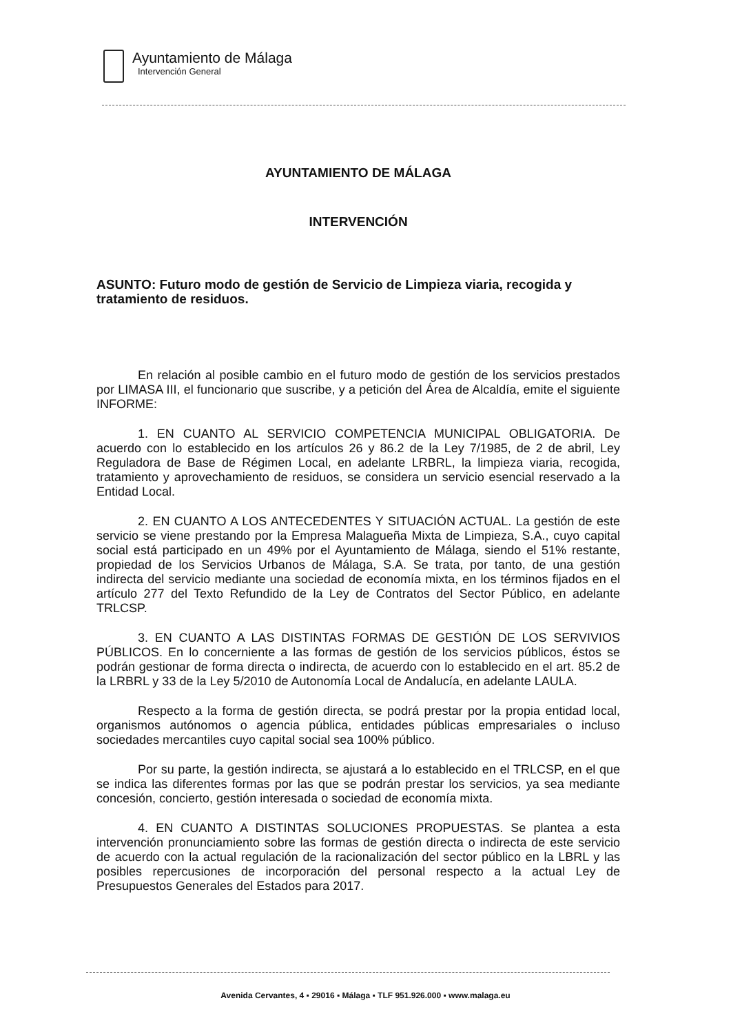Ayuntamiento de Málaga
Intervención General
AYUNTAMIENTO DE MÁLAGA
INTERVENCIÓN
ASUNTO: Futuro modo de gestión de Servicio de Limpieza viaria, recogida y tratamiento de residuos.
En relación al posible cambio en el futuro modo de gestión de los servicios prestados por LIMASA III, el funcionario que suscribe, y a petición del Área de Alcaldía, emite el siguiente INFORME:
1. EN CUANTO AL SERVICIO COMPETENCIA MUNICIPAL OBLIGATORIA. De acuerdo con lo establecido en los artículos 26 y 86.2 de la Ley 7/1985, de 2 de abril, Ley Reguladora de Base de Régimen Local, en adelante LRBRL, la limpieza viaria, recogida, tratamiento y aprovechamiento de residuos, se considera un servicio esencial reservado a la Entidad Local.
2. EN CUANTO A LOS ANTECEDENTES Y SITUACIÓN ACTUAL. La gestión de este servicio se viene prestando por la Empresa Malagueña Mixta de Limpieza, S.A., cuyo capital social está participado en un 49% por el Ayuntamiento de Málaga, siendo el 51% restante, propiedad de los Servicios Urbanos de Málaga, S.A. Se trata, por tanto, de una gestión indirecta del servicio mediante una sociedad de economía mixta, en los términos fijados en el artículo 277 del Texto Refundido de la Ley de Contratos del Sector Público, en adelante TRLCSP.
3. EN CUANTO A LAS DISTINTAS FORMAS DE GESTIÓN DE LOS SERVIVIOS PÚBLICOS. En lo concerniente a las formas de gestión de los servicios públicos, éstos se podrán gestionar de forma directa o indirecta, de acuerdo con lo establecido en el art. 85.2 de la LRBRL y 33 de la Ley 5/2010 de Autonomía Local de Andalucía, en adelante LAULA.
Respecto a la forma de gestión directa, se podrá prestar por la propia entidad local, organismos autónomos o agencia pública, entidades públicas empresariales o incluso sociedades mercantiles cuyo capital social sea 100% público.
Por su parte, la gestión indirecta, se ajustará a lo establecido en el TRLCSP, en el que se indica las diferentes formas por las que se podrán prestar los servicios, ya sea mediante concesión, concierto, gestión interesada o sociedad de economía mixta.
4. EN CUANTO A DISTINTAS SOLUCIONES PROPUESTAS. Se plantea a esta intervención pronunciamiento sobre las formas de gestión directa o indirecta de este servicio de acuerdo con la actual regulación de la racionalización del sector público en la LBRL y las posibles repercusiones de incorporación del personal respecto a la actual Ley de Presupuestos Generales del Estados para 2017.
Avenida Cervantes, 4 ▪ 29016 ▪ Málaga ▪ TLF 951.926.000 ▪ www.malaga.eu